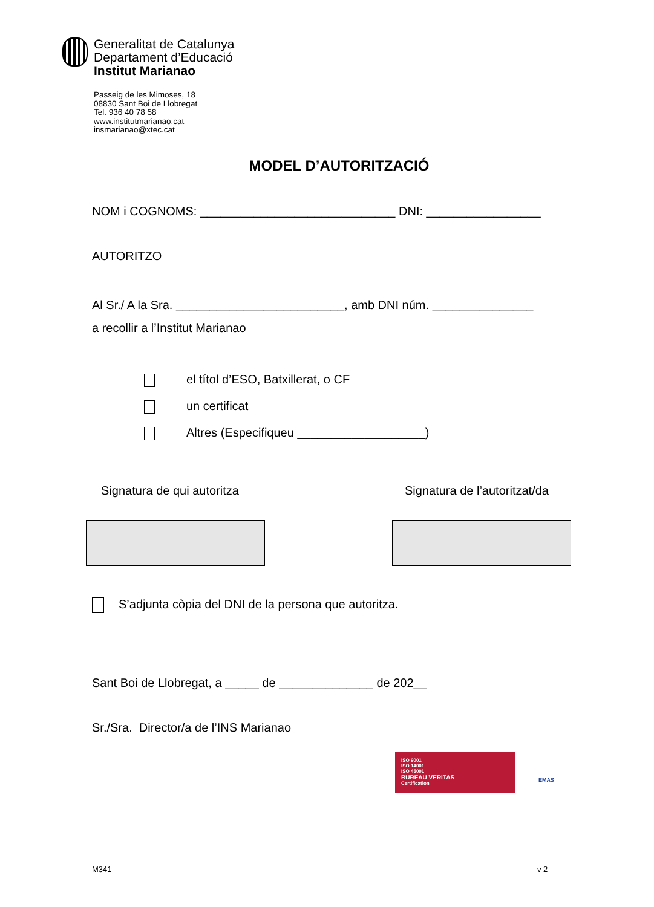Generalitat de Catalunya
Departament d’Educació
Institut Marianao
Passeig de les Mimoses, 18
08830 Sant Boi de Llobregat
Tel. 936 40 78 58
www.institutmarianao.cat
insmarianao@xtec.cat
MODEL D’AUTORITZACIÓ
NOM i COGNOMS: _____________________________ DNI: _________________
AUTORITZO
Al Sr./ A la Sra. _________________________, amb DNI núm. _______________
a recollir a l’Institut Marianao
el títol d’ESO, Batxillerat, o CF
un certificat
Altres (Especifiqueu ___________________)
Signatura de qui autoritza Signatura de l’autoritzat/da
S’adjunta còpia del DNI de la persona que autoritza.
Sant Boi de Llobregat, a _____ de ______________ de 202__
Sr./Sra. Director/a de l’INS Marianao
ISO 9001
ISO 14001
ISO 45001
BUREAU VERITAS
Certification
EMAS
M341 v 2